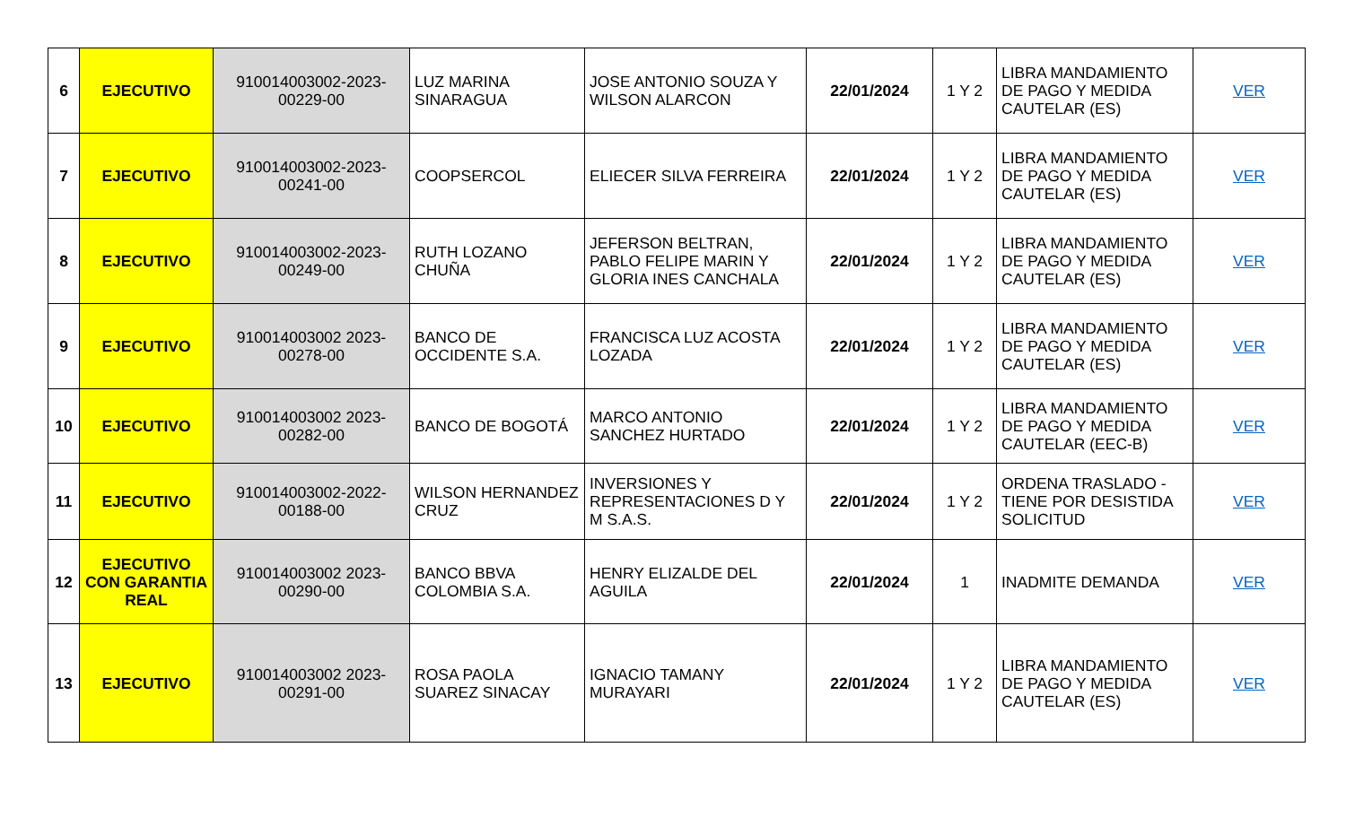| 6 | EJECUTIVO | 910014003002-2023-00229-00 | LUZ MARINA SINARAGUA | JOSE ANTONIO SOUZA Y WILSON ALARCON | 22/01/2024 | 1 Y 2 | LIBRA MANDAMIENTO DE PAGO Y MEDIDA CAUTELAR (ES) | VER |
| 7 | EJECUTIVO | 910014003002-2023-00241-00 | COOPSERCOL | ELIECER SILVA FERREIRA | 22/01/2024 | 1 Y 2 | LIBRA MANDAMIENTO DE PAGO Y MEDIDA CAUTELAR (ES) | VER |
| 8 | EJECUTIVO | 910014003002-2023-00249-00 | RUTH LOZANO CHUÑA | JEFERSON BELTRAN, PABLO FELIPE MARIN Y GLORIA INES CANCHALA | 22/01/2024 | 1 Y 2 | LIBRA MANDAMIENTO DE PAGO Y MEDIDA CAUTELAR (ES) | VER |
| 9 | EJECUTIVO | 910014003002 2023-00278-00 | BANCO DE OCCIDENTE S.A. | FRANCISCA LUZ ACOSTA LOZADA | 22/01/2024 | 1 Y 2 | LIBRA MANDAMIENTO DE PAGO Y MEDIDA CAUTELAR (ES) | VER |
| 10 | EJECUTIVO | 910014003002 2023-00282-00 | BANCO DE BOGOTÁ | MARCO ANTONIO SANCHEZ HURTADO | 22/01/2024 | 1 Y 2 | LIBRA MANDAMIENTO DE PAGO Y MEDIDA CAUTELAR (EEC-B) | VER |
| 11 | EJECUTIVO | 910014003002-2022-00188-00 | WILSON HERNANDEZ CRUZ | INVERSIONES Y REPRESENTACIONES D Y M S.A.S. | 22/01/2024 | 1 Y 2 | ORDENA TRASLADO - TIENE POR DESISTIDA SOLICITUD | VER |
| 12 | EJECUTIVO CON GARANTIA REAL | 910014003002 2023-00290-00 | BANCO BBVA COLOMBIA S.A. | HENRY ELIZALDE DEL AGUILA | 22/01/2024 | 1 | INADMITE DEMANDA | VER |
| 13 | EJECUTIVO | 910014003002 2023-00291-00 | ROSA PAOLA SUAREZ SINACAY | IGNACIO TAMANY MURAYARI | 22/01/2024 | 1 Y 2 | LIBRA MANDAMIENTO DE PAGO Y MEDIDA CAUTELAR (ES) | VER |